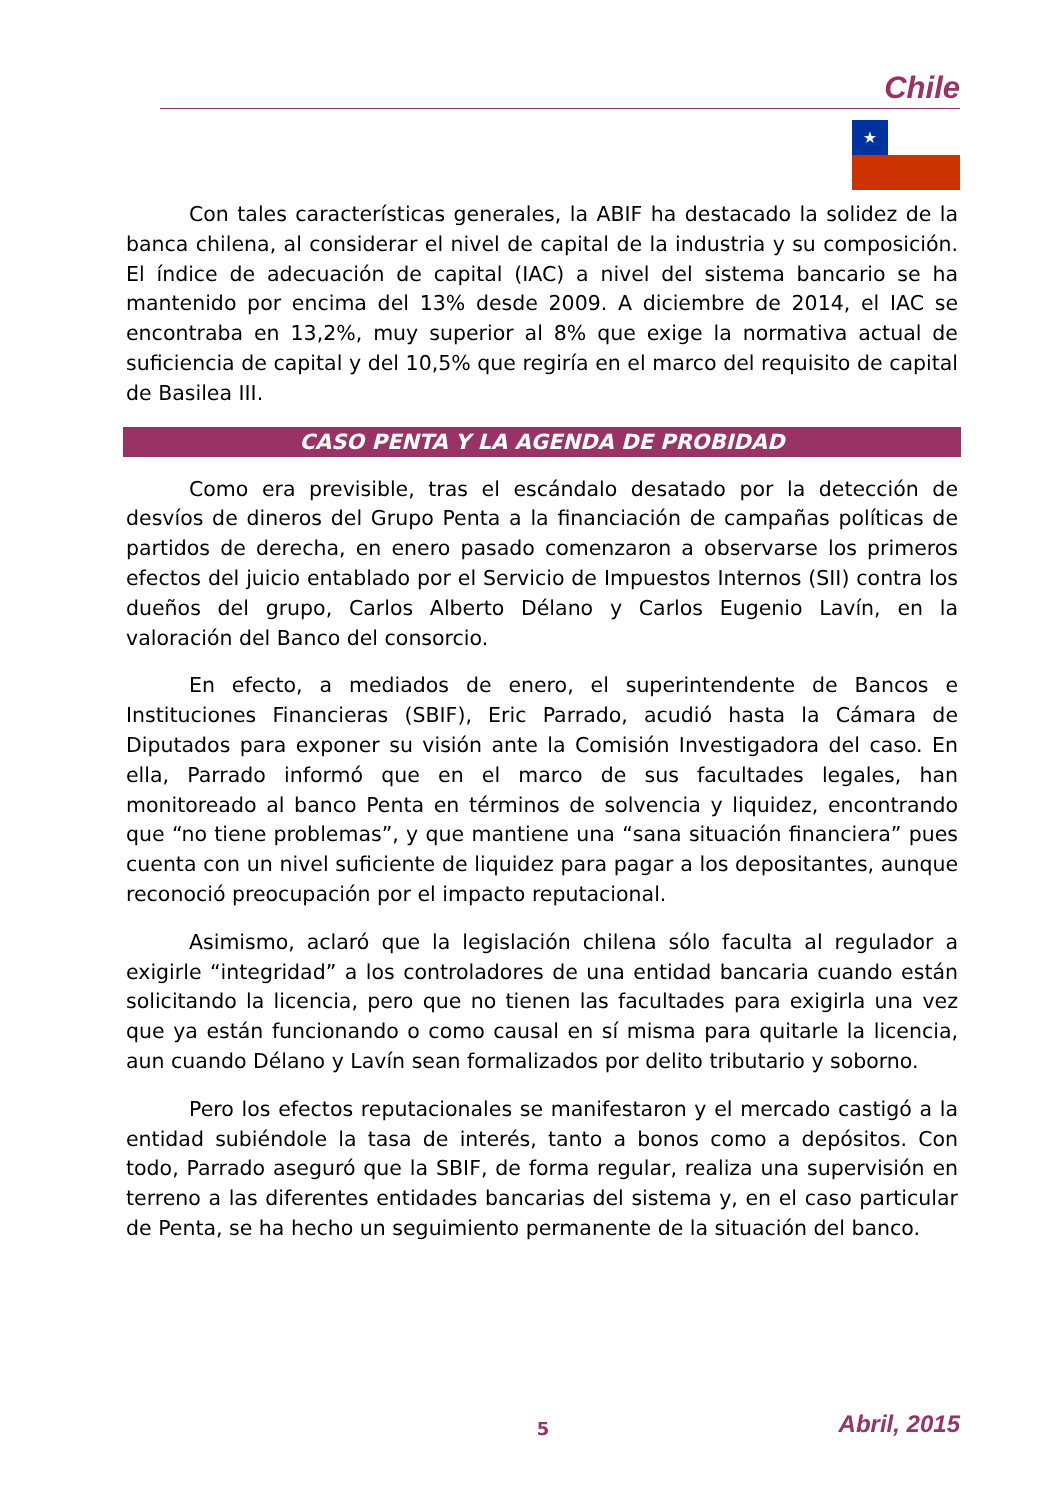Chile
★
Con tales características generales, la ABIF ha destacado la solidez de la banca chilena, al considerar el nivel de capital de la industria y su composición. El índice de adecuación de capital (IAC) a nivel del sistema bancario se ha mantenido por encima del 13% desde 2009. A diciembre de 2014, el IAC se encontraba en 13,2%, muy superior al 8% que exige la normativa actual de suficiencia de capital y del 10,5% que regiría en el marco del requisito de capital de Basilea III.
CASO PENTA Y LA AGENDA DE PROBIDAD
Como era previsible, tras el escándalo desatado por la detección de desvíos de dineros del Grupo Penta a la financiación de campañas políticas de partidos de derecha, en enero pasado comenzaron a observarse los primeros efectos del juicio entablado por el Servicio de Impuestos Internos (SII) contra los dueños del grupo, Carlos Alberto Délano y Carlos Eugenio Lavín, en la valoración del Banco del consorcio.
En efecto, a mediados de enero, el superintendente de Bancos e Instituciones Financieras (SBIF), Eric Parrado, acudió hasta la Cámara de Diputados para exponer su visión ante la Comisión Investigadora del caso. En ella, Parrado informó que en el marco de sus facultades legales, han monitoreado al banco Penta en términos de solvencia y liquidez, encontrando que “no tiene problemas”, y que mantiene una “sana situación financiera” pues cuenta con un nivel suficiente de liquidez para pagar a los depositantes, aunque reconoció preocupación por el impacto reputacional.
Asimismo, aclaró que la legislación chilena sólo faculta al regulador a exigirle “integridad” a los controladores de una entidad bancaria cuando están solicitando la licencia, pero que no tienen las facultades para exigirla una vez que ya están funcionando o como causal en sí misma para quitarle la licencia, aun cuando Délano y Lavín sean formalizados por delito tributario y soborno.
Pero los efectos reputacionales se manifestaron y el mercado castigó a la entidad subiéndole la tasa de interés, tanto a bonos como a depósitos. Con todo, Parrado aseguró que la SBIF, de forma regular, realiza una supervisión en terreno a las diferentes entidades bancarias del sistema y, en el caso particular de Penta, se ha hecho un seguimiento permanente de la situación del banco.
5 Abril, 2015